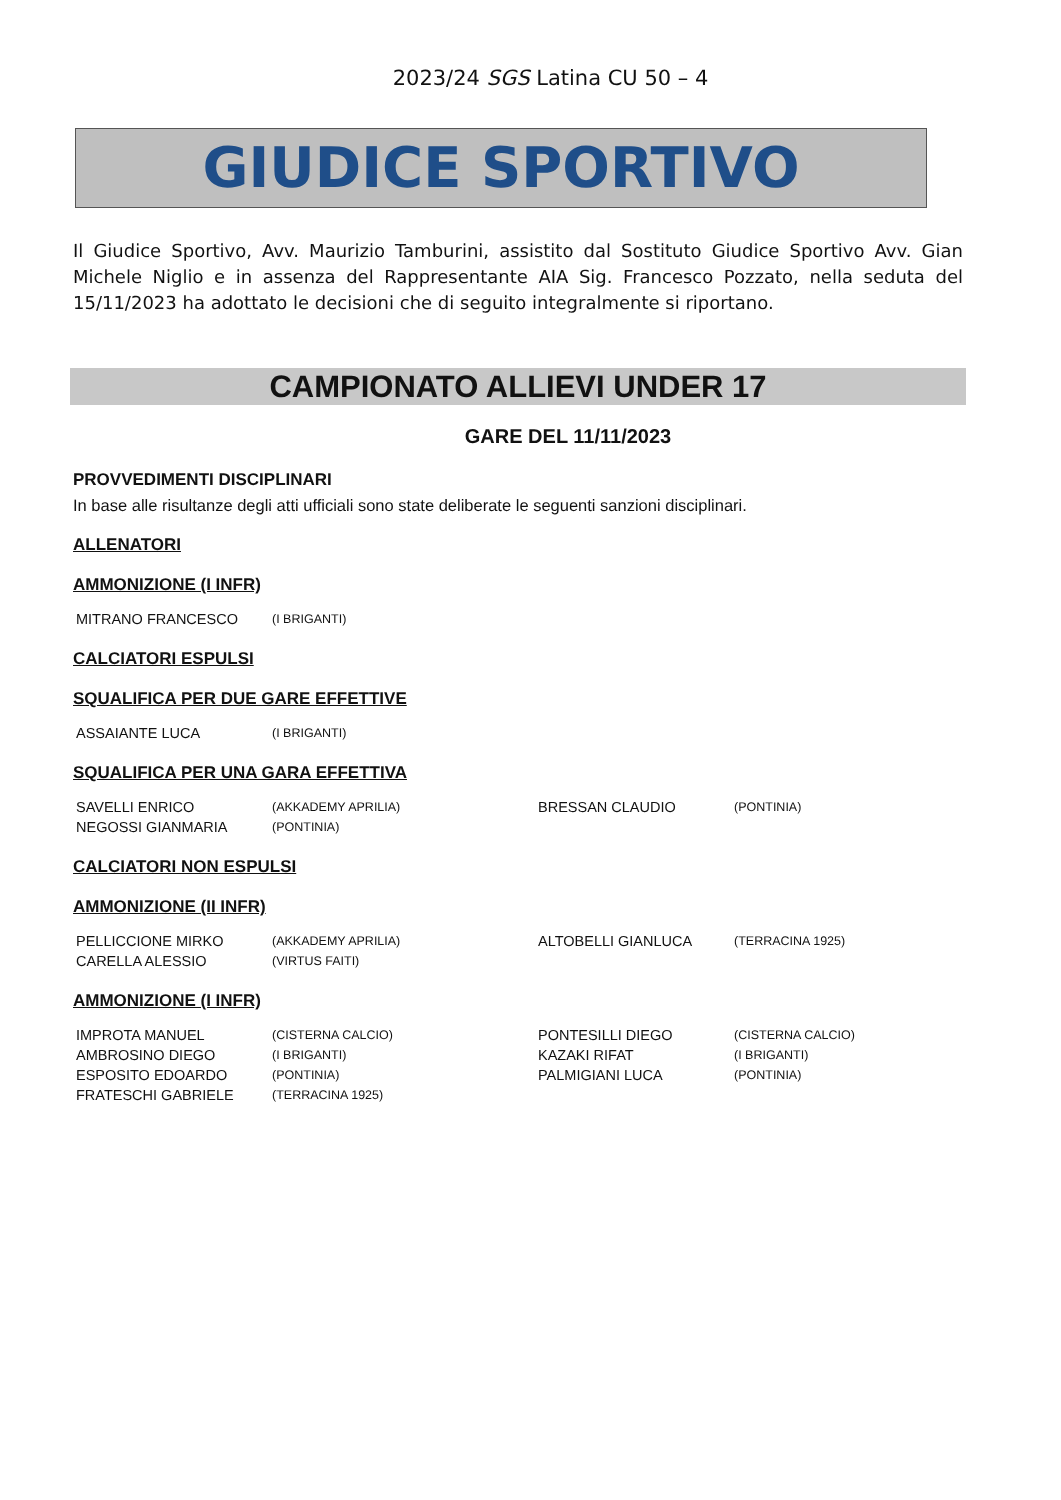2023/24 SGS Latina CU 50 – 4
GIUDICE SPORTIVO
Il Giudice Sportivo, Avv. Maurizio Tamburini, assistito dal Sostituto Giudice Sportivo Avv. Gian Michele Niglio e in assenza del Rappresentante AIA Sig. Francesco Pozzato, nella seduta del 15/11/2023 ha adottato le decisioni che di seguito integralmente si riportano.
CAMPIONATO ALLIEVI UNDER 17
GARE DEL 11/11/2023
PROVVEDIMENTI DISCIPLINARI
In base alle risultanze degli atti ufficiali sono state deliberate le seguenti sanzioni disciplinari.
ALLENATORI
AMMONIZIONE (I INFR)
| MITRANO FRANCESCO | (I BRIGANTI) |
CALCIATORI ESPULSI
SQUALIFICA PER DUE GARE EFFETTIVE
| ASSAIANTE LUCA | (I BRIGANTI) |
SQUALIFICA PER UNA GARA EFFETTIVA
| SAVELLI ENRICO | (AKKADEMY APRILIA) | BRESSAN CLAUDIO | (PONTINIA) |
| NEGOSSI GIANMARIA | (PONTINIA) | | |
CALCIATORI NON ESPULSI
AMMONIZIONE (II INFR)
| PELLICCIONE MIRKO | (AKKADEMY APRILIA) | ALTOBELLI GIANLUCA | (TERRACINA 1925) |
| CARELLA ALESSIO | (VIRTUS FAITI) | | |
AMMONIZIONE (I INFR)
| IMPROTA MANUEL | (CISTERNA CALCIO) | PONTESILLI DIEGO | (CISTERNA CALCIO) |
| AMBROSINO DIEGO | (I BRIGANTI) | KAZAKI RIFAT | (I BRIGANTI) |
| ESPOSITO EDOARDO | (PONTINIA) | PALMIGIANI LUCA | (PONTINIA) |
| FRATESCHI GABRIELE | (TERRACINA 1925) | | |